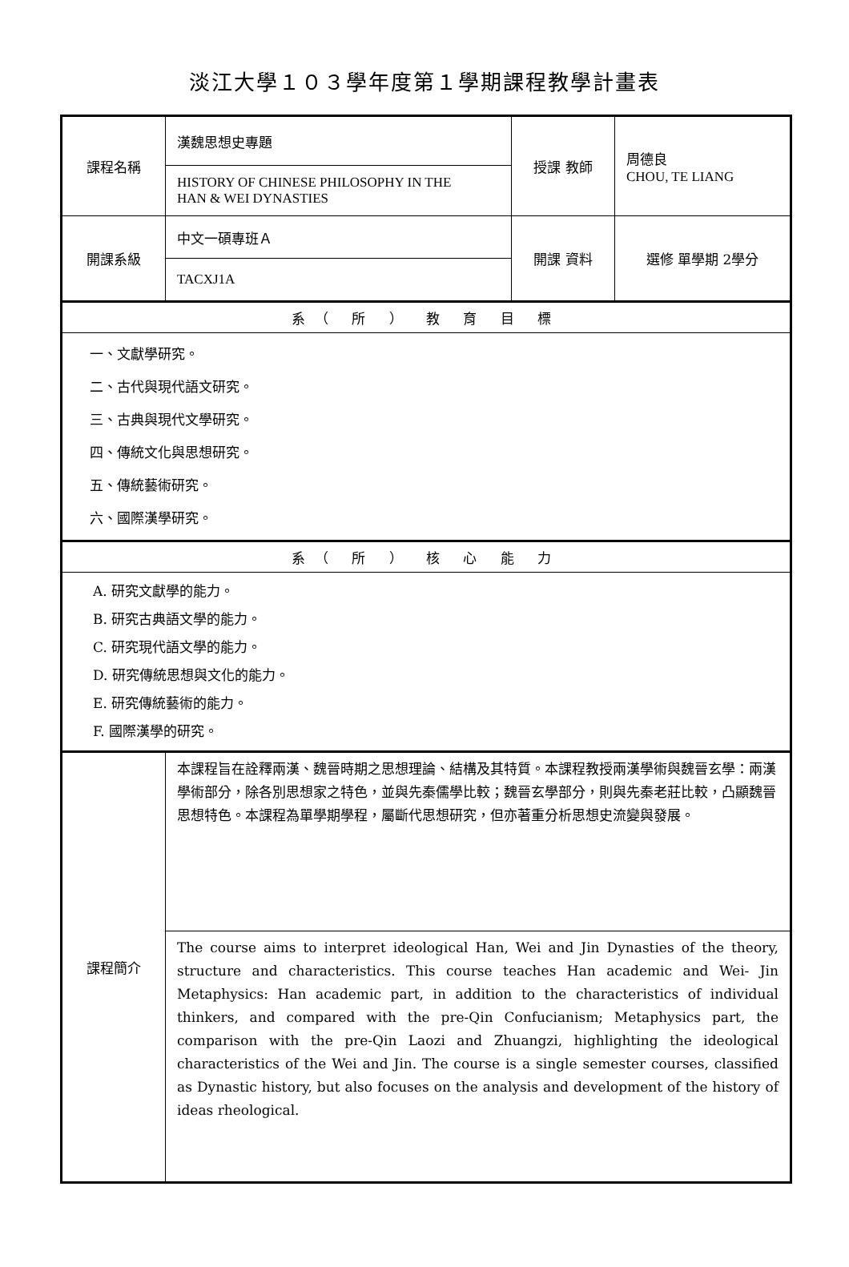淡江大學１０３學年度第１學期課程教學計畫表
| 課程名稱 | 漢魏思想史專題 | 授課 教師 | 周德良 CHOU, TE LIANG |
| | HISTORY OF CHINESE PHILOSOPHY IN THE HAN & WEI DYNASTIES | | |
| 開課系級 | 中文一碩專班Ａ | 開課 資料 | 選修 單學期 2學分 |
| | TACXJ1A | | |
| 系（ 所 ） 教 育 目 標 | | | |
| 一、文獻學研究。 二、古代與現代語文研究。 三、古典與現代文學研究。 四、傳統文化與思想研究。 五、傳統藝術研究。 六、國際漢學研究。 | | | |
| 系（ 所 ） 核 心 能 力 | | | |
| A. 研究文獻學的能力。 B. 研究古典語文學的能力。 C. 研究現代語文學的能力。 D. 研究傳統思想與文化的能力。 E. 研究傳統藝術的能力。 F. 國際漢學的研究。 | | | |
| 課程簡介 | 本課程旨在詮釋兩漢、魏晉時期之思想理論、結構及其特質。本課程教授兩漢學術與魏晉玄學：兩漢學術部分，除各別思想家之特色，並與先秦儒學比較；魏晉玄學部分，則與先秦老莊比較，凸顯魏晉思想特色。本課程為單學期學程，屬斷代思想研究，但亦著重分析思想史流變與發展。 | | |
| | The course aims to interpret ideological Han, Wei and Jin Dynasties of the theory, structure and characteristics. This course teaches Han academic and Wei- Jin Metaphysics: Han academic part, in addition to the characteristics of individual thinkers, and compared with the pre-Qin Confucianism; Metaphysics part, the comparison with the pre-Qin Laozi and Zhuangzi, highlighting the ideological characteristics of the Wei and Jin. The course is a single semester courses, classified as Dynastic history, but also focuses on the analysis and development of the history of ideas rheological. | | |